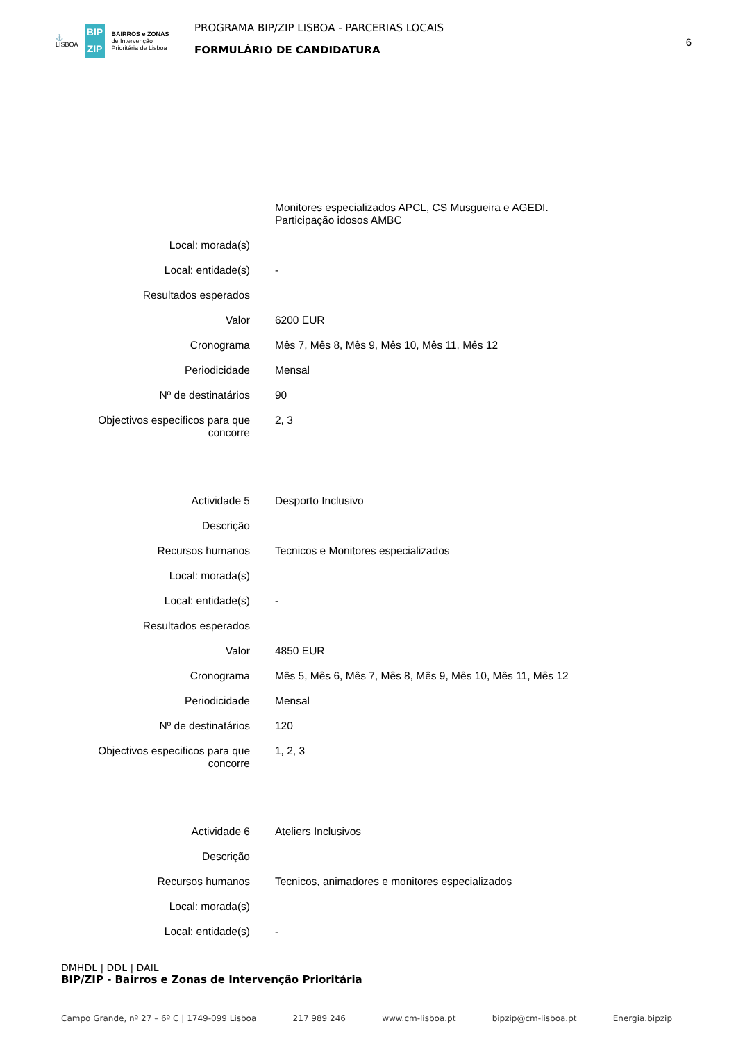⚓
LISBOA
BIP
ZIP
BAIRROS e ZONAS
de Intervenção
Prioritária de Lisboa
PROGRAMA BIP/ZIP LISBOA - PARCERIAS LOCAIS
FORMULÁRIO DE CANDIDATURA
6
| | Monitores especializados APCL, CS Musgueira e AGEDI. Participação idosos AMBC |
| Local: morada(s) | |
| Local: entidade(s) | - |
| Resultados esperados | |
| Valor | 6200 EUR |
| Cronograma | Mês 7, Mês 8, Mês 9, Mês 10, Mês 11, Mês 12 |
| Periodicidade | Mensal |
| Nº de destinatários | 90 |
| Objectivos especificos para que concorre | 2, 3 |
| Actividade 5 | Desporto Inclusivo |
| Descrição | |
| Recursos humanos | Tecnicos e Monitores especializados |
| Local: morada(s) | |
| Local: entidade(s) | - |
| Resultados esperados | |
| Valor | 4850 EUR |
| Cronograma | Mês 5, Mês 6, Mês 7, Mês 8, Mês 9, Mês 10, Mês 11, Mês 12 |
| Periodicidade | Mensal |
| Nº de destinatários | 120 |
| Objectivos especificos para que concorre | 1, 2, 3 |
| Actividade 6 | Ateliers Inclusivos |
| Descrição | |
| Recursos humanos | Tecnicos, animadores e monitores especializados |
| Local: morada(s) | |
| Local: entidade(s) | - |
DMHDL | DDL | DAIL
BIP/ZIP - Bairros e Zonas de Intervenção Prioritária
Campo Grande, nº 27 – 6º C | 1749-099 Lisboa 217 989 246 www.cm-lisboa.pt bipzip@cm-lisboa.pt Energia.bipzip